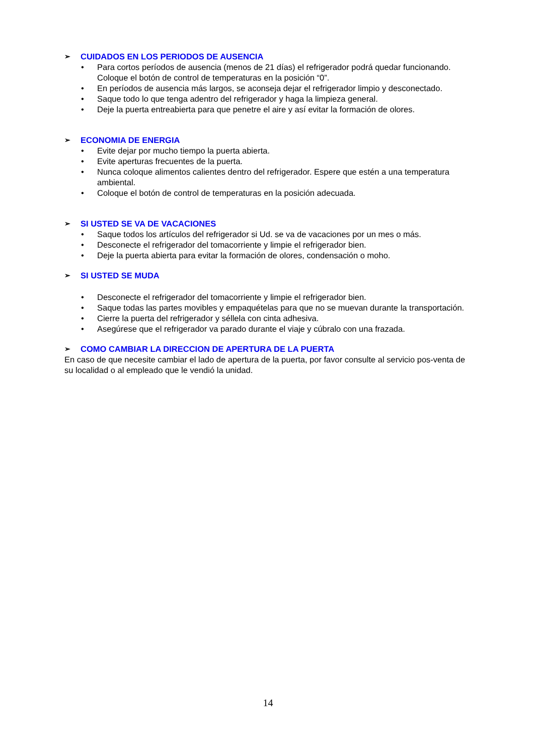➢ CUIDADOS EN LOS PERIODOS DE AUSENCIA
• Para cortos períodos de ausencia (menos de 21 días) el refrigerador podrá quedar funcionando. Coloque el botón de control de temperaturas en la posición “0”.
• En períodos de ausencia más largos, se aconseja dejar el refrigerador limpio y desconectado.
• Saque todo lo que tenga adentro del refrigerador y haga la limpieza general.
• Deje la puerta entreabierta para que penetre el aire y así evitar la formación de olores.
➢ ECONOMIA DE ENERGIA
• Evite dejar por mucho tiempo la puerta abierta.
• Evite aperturas frecuentes de la puerta.
• Nunca coloque alimentos calientes dentro del refrigerador. Espere que estén a una temperatura ambiental.
• Coloque el botón de control de temperaturas en la posición adecuada.
➢ SI USTED SE VA DE VACACIONES
• Saque todos los artículos del refrigerador si Ud. se va de vacaciones por un mes o más.
• Desconecte el refrigerador del tomacorriente y limpie el refrigerador bien.
• Deje la puerta abierta para evitar la formación de olores, condensación o moho.
➢ SI USTED SE MUDA
• Desconecte el refrigerador del tomacorriente y limpie el refrigerador bien.
• Saque todas las partes movibles y empaquételas para que no se muevan durante la transportación.
• Cierre la puerta del refrigerador y séllela con cinta adhesiva.
• Asegúrese que el refrigerador va parado durante el viaje y cúbralo con una frazada.
➢ COMO CAMBIAR LA DIRECCION DE APERTURA DE LA PUERTA
En caso de que necesite cambiar el lado de apertura de la puerta, por favor consulte al servicio pos-venta de su localidad o al empleado que le vendió la unidad.
14